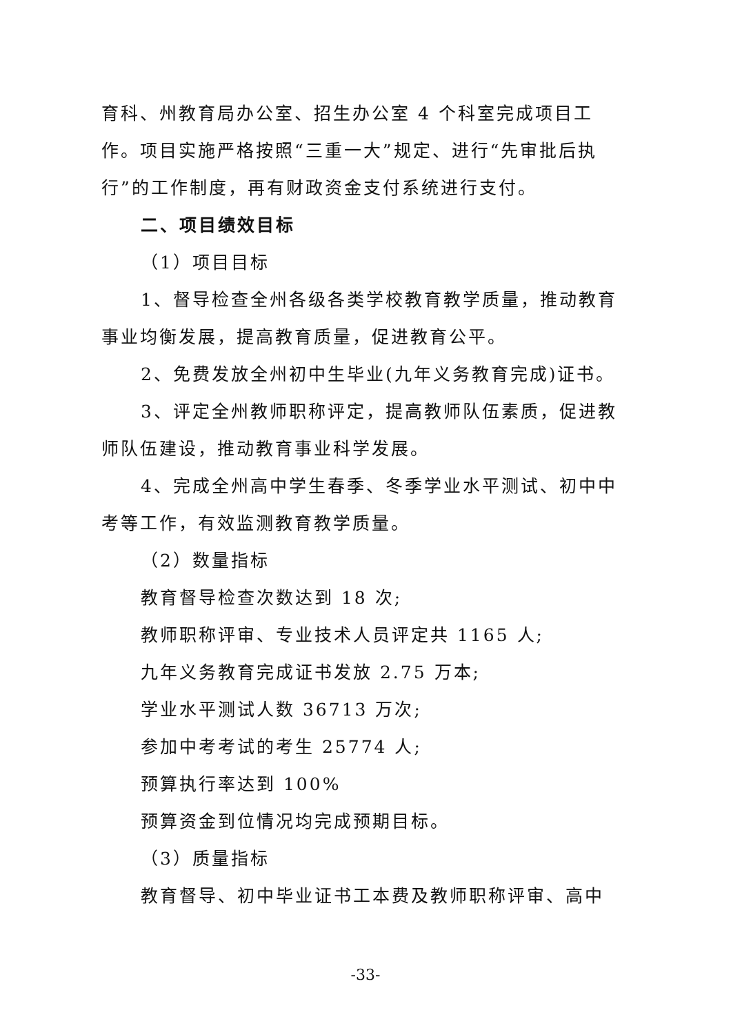育科、州教育局办公室、招生办公室 4 个科室完成项目工作。项目实施严格按照“三重一大”规定、进行“先审批后执行”的工作制度，再有财政资金支付系统进行支付。
二、项目绩效目标
（1）项目目标
1、督导检查全州各级各类学校教育教学质量，推动教育事业均衡发展，提高教育质量，促进教育公平。
2、免费发放全州初中生毕业(九年义务教育完成)证书。
3、评定全州教师职称评定，提高教师队伍素质，促进教师队伍建设，推动教育事业科学发展。
4、完成全州高中学生春季、冬季学业水平测试、初中中考等工作，有效监测教育教学质量。
（2）数量指标
教育督导检查次数达到 18 次;
教师职称评审、专业技术人员评定共 1165 人;
九年义务教育完成证书发放 2.75 万本;
学业水平测试人数 36713 万次;
参加中考考试的考生 25774 人;
预算执行率达到 100%
预算资金到位情况均完成预期目标。
（3）质量指标
教育督导、初中毕业证书工本费及教师职称评审、高中
-33-